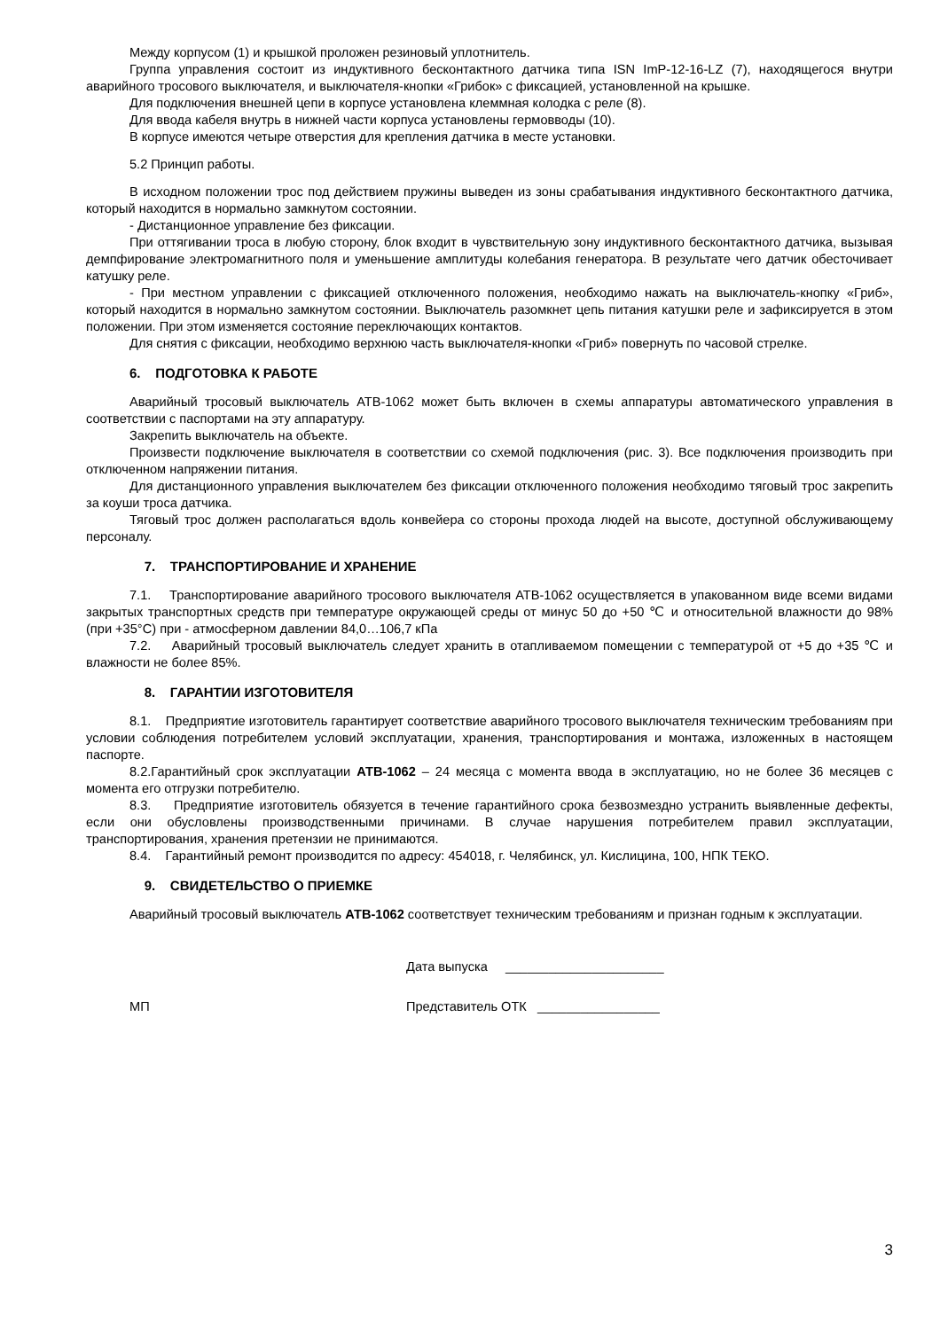Между корпусом (1) и крышкой проложен резиновый уплотнитель.
Группа управления состоит из индуктивного бесконтактного датчика типа ISN ImP-12-16-LZ (7), находящегося внутри аварийного тросового выключателя, и выключателя-кнопки «Грибок» с фиксацией, установленной на крышке.
Для подключения внешней цепи в корпусе установлена клеммная колодка с реле (8).
Для ввода кабеля внутрь в нижней части корпуса установлены гермовводы (10).
В корпусе имеются четыре отверстия для крепления датчика в месте установки.
5.2 Принцип работы.
В исходном положении трос под действием пружины выведен из зоны срабатывания индуктивного бесконтактного датчика, который находится в нормально замкнутом состоянии.
- Дистанционное управление без фиксации.
При оттягивании троса в любую сторону, блок входит в чувствительную зону индуктивного бесконтактного датчика, вызывая демпфирование электромагнитного поля и уменьшение амплитуды колебания генератора. В результате чего датчик обесточивает катушку реле.
- При местном управлении с фиксацией отключенного положения, необходимо нажать на выключатель-кнопку «Гриб», который находится в нормально замкнутом состоянии. Выключатель разомкнет цепь питания катушки реле и зафиксируется в этом положении. При этом изменяется состояние переключающих контактов.
Для снятия с фиксации, необходимо верхнюю часть выключателя-кнопки «Гриб» повернуть по часовой стрелке.
6. ПОДГОТОВКА К РАБОТЕ
Аварийный тросовый выключатель АТВ-1062 может быть включен в схемы аппаратуры автоматического управления в соответствии с паспортами на эту аппаратуру.
Закрепить выключатель на объекте.
Произвести подключение выключателя в соответствии со схемой подключения (рис. 3). Все подключения производить при отключенном напряжении питания.
Для дистанционного управления выключателем без фиксации отключенного положения необходимо тяговый трос закрепить за коуши троса датчика.
Тяговый трос должен располагаться вдоль конвейера со стороны прохода людей на высоте, доступной обслуживающему персоналу.
7. ТРАНСПОРТИРОВАНИЕ И ХРАНЕНИЕ
7.1. Транспортирование аварийного тросового выключателя АТВ-1062 осуществляется в упакованном виде всеми видами закрытых транспортных средств при температуре окружающей среды от минус 50 до +50 ℃ и относительной влажности до 98% (при +35°С) при - атмосферном давлении 84,0…106,7 кПа
7.2. Аварийный тросовый выключатель следует хранить в отапливаемом помещении с температурой от +5 до +35 ℃ и влажности не более 85%.
8. ГАРАНТИИ ИЗГОТОВИТЕЛЯ
8.1. Предприятие изготовитель гарантирует соответствие аварийного тросового выключателя техническим требованиям при условии соблюдения потребителем условий эксплуатации, хранения, транспортирования и монтажа, изложенных в настоящем паспорте.
8.2.Гарантийный срок эксплуатации АТВ-1062 – 24 месяца с момента ввода в эксплуатацию, но не более 36 месяцев с момента его отгрузки потребителю.
8.3. Предприятие изготовитель обязуется в течение гарантийного срока безвозмездно устранить выявленные дефекты, если они обусловлены производственными причинами. В случае нарушения потребителем правил эксплуатации, транспортирования, хранения претензии не принимаются.
8.4. Гарантийный ремонт производится по адресу: 454018, г. Челябинск, ул. Кислицина, 100, НПК ТЕКО.
9. СВИДЕТЕЛЬСТВО О ПРИЕМКЕ
Аварийный тросовый выключатель АТВ-1062 соответствует техническим требованиям и признан годным к эксплуатации.
Дата выпуска ______________________
МП Представитель ОТК _________________
3